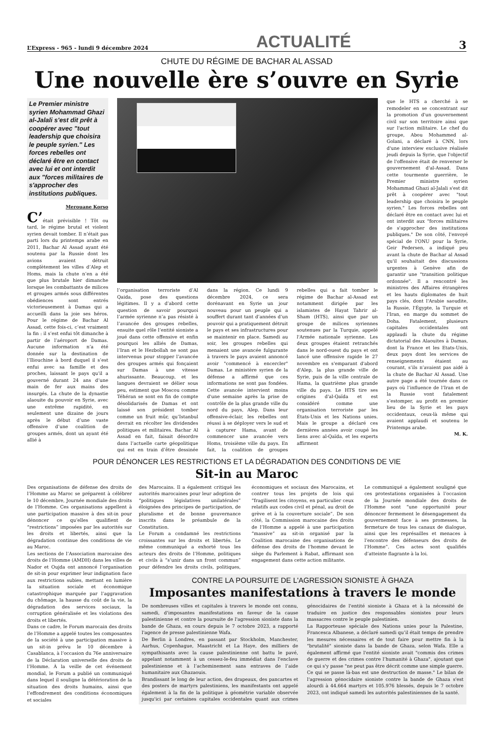L’Express - 965 - lundi 9 décembre 2024 ACTUALITÉ 3
CHUTE DU RÉGIME DE BACHAR AL ASSAD
Une nouvelle ère s’ouvre en Syrie
Le Premier ministre syrien Mohammad Ghazi al-Jalali s'est dit prêt à coopérer avec "tout leadership que choisira le peuple syrien." Les forces rebelles ont déclaré être en contact avec lui et ont interdit aux "forces militaires de s'approcher des institutions publiques.
Merouane Korso
C’était prévisible ! Tôt ou tard, le régime brutal et violent syrien devait tomber. Il n’était pas parti lors du printemps arabe en 2011, Bachar Al Assad ayant été soutenu par la Russie dont les avions avaient détruit complètement les villes d’Alep et Homs, mais la chute n’en a été que plus brutale hier dimanche lorsque les combattants de milices et groupes armés sous différentes obédiences sont entrés victorieusement à Damas qui a accueilli dans la joie ses héros. Pour le régime de Bachar Al Assad, cette fois-ci, c’est vraiment la fin : il s’est enfui tôt dimanche à partir de l’aéroport de Damas. Aucune information n’a été donnée sur la destination de l’Iliouchine à bord duquel il s’est enfui avec sa famille et des proches, laissant le pays qu’il a gouverné durant 24 ans d’une main de fer aux mains des insurgés. La chute de la dynastie alaouite du pouvoir en Syrie, avec une extrême rapidité, en seulement une dizaine de jours après le début d’une vaste offensive d’une coalition de groupes armés, dont un ayant été allié à
l’organisation terroriste d’Al Qaida, pose des questions légitimes. Il y a d’abord cette question de savoir pourquoi l’armée syrienne n’a pas résisté à l’avancée des groupes rebelles, ensuite quel rôle l’entité sioniste a joué dans cette offensive et enfin pourquoi les alliés de Damas, l’Iran et le Hezbollah ne sont pas intervenus pour stopper l’avancée des groupes armés qui fonçaient sur Damas à une vitesse ahurissante. Beaucoup, et les langues devraient se délier sous peu, estiment que Moscou comme Téhéran se sont en fin de compte désolidarisés de Damas et ont laissé son président tomber comme un fruit mûr, qu’Istanbul devrait en récolter les dividendes politiques et militaires. Bachar Al Assad en fait, faisait désordre dans l’actuelle carte géopolitique qui est en train d’être dessinée dans la région. Ce lundi 9 décembre 2024, ce sera dorénavant en Syrie un jour nouveau pour un peuple qui a souffert durant tant d’années d’un pouvoir qui a pratiquement détruit le pays et ses infrastructures pour se maintenir en place. Samedi au soir, les groupes rebelles qui menaient une avancée fulgurante à travers le pays avaient annoncé avoir "commencé à encercler" Damas. Le ministère syrien de la défense a affirmé que ces informations ne sont pas fondées. Cette avancée intervient moins d'une semaine après la prise de contrôle de la plus grande ville du nord du pays, Alep. Dans leur offensive-éclair, les rebelles ont réussi à se déployer vers le sud et à capturer Hama, avant de commencer une avancée vers Homs, troisième ville du pays. En fait, la coalition de groupes rebelles qui a fait tomber le régime de Bachar al-Assad est notamment dirigée par les islamistes de Hayat Tahrir al-Sham (HTS), ainsi que par un groupe de milices syriennes soutenues par la Turquie, appelé l'Armée nationale syrienne. Les deux groupes étaient retranchés dans le nord-ouest du pays et ont lancé une offensive rapide le 27 novembre en s'emparant d'abord d'Alep, la plus grande ville de Syrie, puis de la ville centrale de Hama, la quatrième plus grande ville du pays. Le HTS tire ses origines d'al-Qaïda et est considéré comme une organisation terroriste par les États-Unis et les Nations unies. Mais le groupe a déclaré ces dernières années avoir coupé les liens avec al-Qaïda, et les experts affirment
que le HTS a cherché à se remodeler en se concentrant sur la promotion d'un gouvernement civil sur son territoire ainsi que sur l'action militaire. Le chef du groupe, Abou Mohammed al-Golani, a déclaré à CNN, lors d'une interview exclusive réalisée jeudi depuis la Syrie, que l'objectif de l'offensive était de renverser le gouvernement d'al-Assad. Dans cette tourmente guerrière, le Premier ministre syrien Mohammad Ghazi al-Jalali s'est dit prêt à coopérer avec "tout leadership que choisira le peuple syrien." Les forces rebelles ont déclaré être en contact avec lui et ont interdit aux "forces militaires de s'approcher des institutions publiques." De son côté, l'envoyé spécial de l'ONU pour la Syrie, Geir Pedersen, a indiqué peu avant la chute de Bachar al Assad qu'il souhaitait des discussions urgentes à Genève afin de garantir une "transition politique ordonnée". Il a rencontré les ministres des Affaires étrangères et les hauts diplomates de huit pays clés, dont l'Arabie saoudite, la Russie, l'Égypte, la Turquie et l'Iran, en marge du sommet de Doha. Fatalement, plusieurs capitales occidentales ont applaudi la chute du régime dictatorial des Alaouites à Damas, dont la France et les Etats-Unis, deux pays dont les services de renseignements étaient au courant, s’ils n’avaient pas aidé à la chute de Bachar Al Assad. Une autre page a été tournée dans ce pays où l’influence de l’Iran et de la Russie vont fatalement s’estomper, au profit en premier lieu de la Syrie et les pays occidentaux, ceux-là même qui avaient applaudi et soutenu le Printemps arabe.
M. K.
POUR DÉNONCER LES RESTRICTIONS ET LA DÉGRADATION DES CONDITIONS DE VIE
Sit-in au Maroc
Des organisations de défense des droits de l’Homme au Maroc se préparent à célébrer le 10 décembre, Journée mondiale des droits de l’Homme. Ces organisations appellent à une participation massive à des sit-in pour dénoncer ce qu’elles qualifient de “restrictions” imposées par les autorités sur les droits et libertés, ainsi que la dégradation continue des conditions de vie au Maroc.
Les sections de l’Association marocaine des droits de l’Homme (AMDH) dans les villes de Nador et Oujda ont annoncé l’organisation de sit-in pour exprimer leur indignation face aux restrictions subies, mettant en lumière la situation sociale et économique catastrophique marquée par l’aggravation du chômage, la hausse du coût de la vie, la dégradation des services sociaux, la corruption généralisée et les violations des droits et libertés.
Dans ce cadre, le Forum marocain des droits de l’Homme a appelé toutes les composantes de la société à une participation massive à un sit-in prévu le 10 décembre à Casablanca, à l’occasion du 76e anniversaire de la Déclaration universelle des droits de l’Homme. À la veille de cet événement mondial, le Forum a publié un communiqué dans lequel il souligne la détérioration de la situation des droits humains, ainsi que l’effondrement des conditions économiques et sociales
des Marocains. Il a également critiqué les autorités marocaines pour leur adoption de “politiques législatives unilatérales” éloignées des principes de participation, de pluralisme et de bonne gouvernance inscrits dans le préambule de la Constitution.
Le Forum a condamné les restrictions croissantes sur les droits et libertés. Le même communiqué a exhorté tous les acteurs des droits de l’Homme, politiques et civils à “s’unir dans un front commun” pour défendre les droits civils, politiques, économiques et sociaux des Marocains, et contrer tous les projets de lois qui “fragilisent les citoyens, en particulier ceux relatifs aux codes civil et pénal, au droit de grève et à la couverture sociale”. De son côté, la Commission marocaine des droits de l’Homme a appelé à une participation “massive” au sit-in organisé par la Coalition marocaine des organisations de défense des droits de l'homme devant le siège du Parlement à Rabat, affirmant son engagement dans cette action militante.
Le communiqué a également souligné que ces protestations organisées à l’occasion de la Journée mondiale des droits de l’Homme sont “une opportunité pour dénoncer fermement le désengagement du gouvernement face à ses promesses, la fermeture de tous les canaux de dialogue, ainsi que les représailles et menaces à l’encontre des défenseurs des droits de l’Homme”. Ces actes sont qualifiés d’atteinte flagrante à la loi.
CONTRE LA POURSUITE DE L'AGRESSION SIONISTE À GHAZA
Imposantes manifestations à travers le monde
De nombreuses villes et capitales à travers le monde ont connu, samedi, d'imposantes manifestations en faveur de la cause palestinienne et contre la poursuite de l'agression sioniste dans la bande de Ghaza, en cours depuis le 7 octobre 2023, a rapporté l'agence de presse palestinienne Wafa.
De Berlin à Londres, en passant par Stockholm, Manchester, Aarhus, Copenhague, Maastricht et La Haye, des milliers de sympathisants avec la cause palestinienne ont battu le pavé, appelant notamment à un cessez-le-feu immédiat dans l'enclave palestinienne et à l’acheminement sans entraves de l’aide humanitaire aux Ghazaouis.
Brandissant le long de leur action, des drapeaux, des pancartes et des posters de martyrs palestiniens, les manifestants ont appelé également à la fin de la politique à géométrie variable observée jusqu'ici par certaines capitales occidentales quant aux crimes génocidaires de l'entité sioniste à Ghaza et à la nécessité de traduire en justice des responsables sionistes pour leurs massacres contre le peuple palestinien.
La Rapporteuse spéciale des Nations unies pour la Palestine, Francesca Albanese, a déclaré samedi qu’il était temps de prendre les mesures nécessaires et de tout faire pour mettre fin à la "brutalité" sioniste dans la bande de Ghaza, selon Wafa. Elle a également affirmé que l'entité sioniste avait "commis des crimes de guerre et des crimes contre l’humanité à Ghaza", ajoutant que ce qui s'y passe "ne peut pas être décrit comme une simple guerre. Ce qui se passe là-bas est une destruction de masse." Le bilan de l'agression génocidaire sioniste contre la bande de Ghaza s'est alourdi à 44.664 martyrs et 105.976 blessés, depuis le 7 octobre 2023, ont indiqué samedi les autorités palestiniennes de la santé.